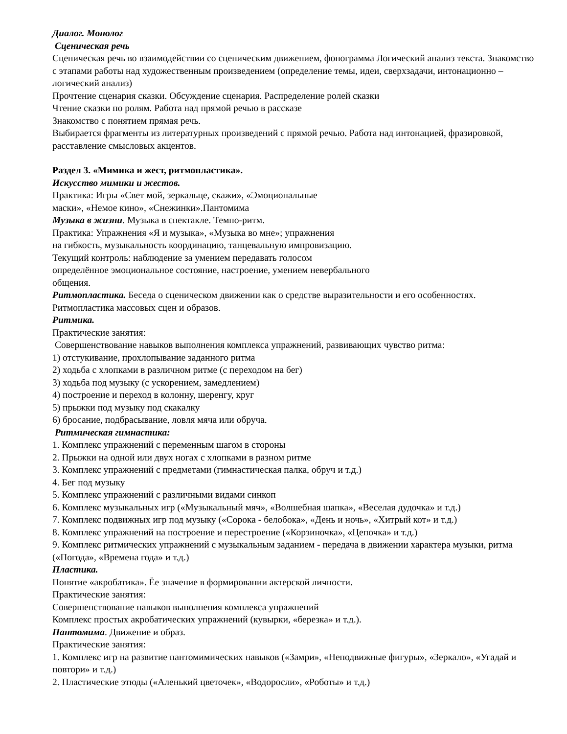Диалог. Монолог
Сценическая речь
Сценическая речь во взаимодействии со сценическим движением, фонограмма Логический анализ текста. Знакомство с этапами работы над художественным произведением (определение темы, идеи, сверхзадачи, интонационно – логический анализ)
Прочтение сценария сказки. Обсуждение сценария. Распределение ролей сказки
Чтение сказки по ролям. Работа над прямой речью в рассказе
Знакомство с понятием прямая речь.
Выбирается фрагменты из литературных произведений с прямой речью. Работа над интонацией, фразировкой, расставление смысловых акцентов.
Раздел 3. «Мимика и жест, ритмопластика».
Искусство мимики и жестов.
Практика: Игры «Свет мой, зеркальце, скажи», «Эмоциональные
маски», «Немое кино», «Снежинки».Пантомима
Музыка в жизни. Музыка в спектакле. Темпо-ритм.
Практика: Упражнения «Я и музыка», «Музыка во мне»; упражнения
на гибкость, музыкальность координацию, танцевальную импровизацию.
Текущий контроль: наблюдение за умением передавать голосом
определённое эмоциональное состояние, настроение, умением невербального
общения.
Ритмопластика. Беседа о сценическом движении как о средстве выразительности и его особенностях. Ритмопластика массовых сцен и образов.
Ритмика.
Практические занятия:
Совершенствование навыков выполнения комплекса упражнений, развивающих чувство ритма:
1) отстукивание, прохлопывание заданного ритма
2) ходьба с хлопками в различном ритме (с переходом на бег)
3) ходьба под музыку (с ускорением, замедлением)
4) построение и переход в колонну, шеренгу, круг
5) прыжки под музыку под скакалку
6) бросание, подбрасывание, ловля мяча или обруча.
Ритмическая гимнастика:
1. Комплекс упражнений с переменным шагом в стороны
2. Прыжки на одной или двух ногах с хлопками в разном ритме
3. Комплекс упражнений с предметами (гимнастическая палка, обруч и т.д.)
4. Бег под музыку
5. Комплекс упражнений с различными видами синкоп
6. Комплекс музыкальных игр («Музыкальный мяч», «Волшебная шапка», «Веселая дудочка» и т.д.)
7. Комплекс подвижных игр под музыку («Сорока - белобока», «День и ночь», «Хитрый кот» и т.д.)
8. Комплекс упражнений на построение и перестроение («Корзиночка», «Цепочка» и т.д.)
9. Комплекс ритмических упражнений с музыкальным заданием - передача в движении характера музыки, ритма («Погода», «Времена года» и т.д.)
Пластика.
Понятие «акробатика». Ёе значение в формировании актерской личности.
Практические занятия:
Совершенствование навыков выполнения комплекса упражнений
Комплекс простых акробатических упражнений (кувырки, «березка» и т.д.).
Пантомима. Движение и образ.
Практические занятия:
1. Комплекс игр на развитие пантомимических навыков («Замри», «Неподвижные фигуры», «Зеркало», «Угадай и повтори» и т.д.)
2. Пластические этюды («Аленький цветочек», «Водоросли», «Роботы» и т.д.)